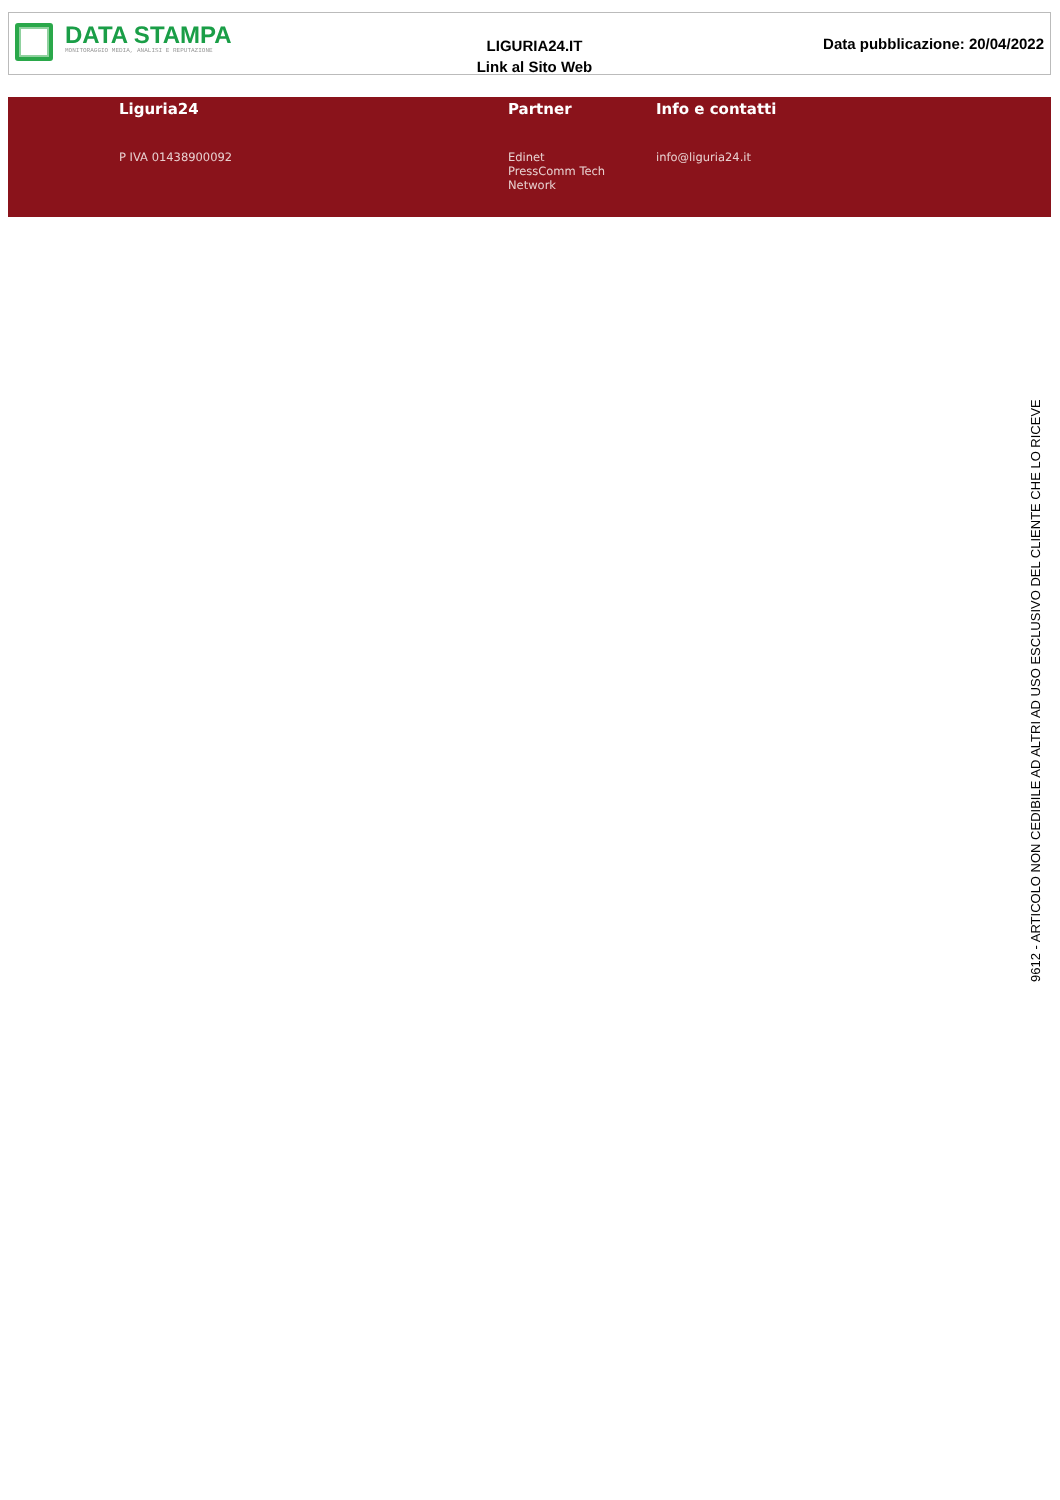DATA STAMPA
MONITORAGGIO MEDIA, ANALISI E REPUTAZIONE
LIGURIA24.IT
Link al Sito Web
Data pubblicazione: 20/04/2022
Liguria24
P IVA 01438900092
Partner
Edinet
PressComm Tech
Network
Info e contatti
info@liguria24.it
9612 - ARTICOLO NON CEDIBILE AD ALTRI AD USO ESCLUSIVO DEL CLIENTE CHE LO RICEVE